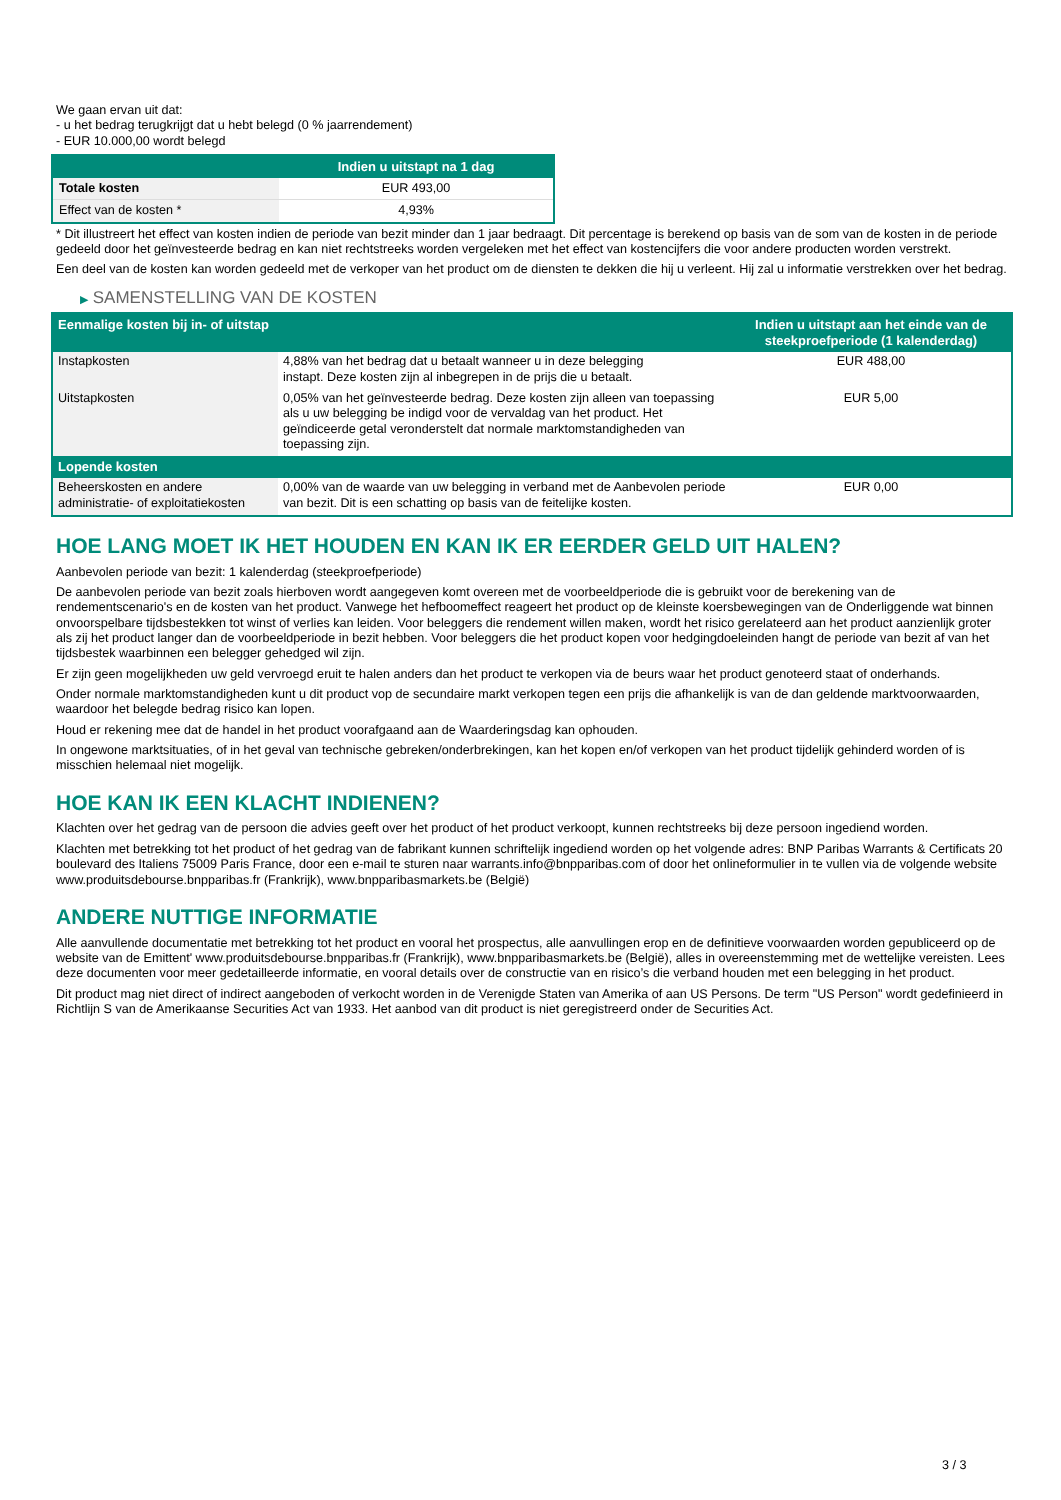We gaan ervan uit dat:
- u het bedrag terugkrijgt dat u hebt belegd (0 % jaarrendement)
- EUR 10.000,00 wordt belegd
| | Indien u uitstapt na 1 dag |
| --- | --- |
| Totale kosten | EUR 493,00 |
| Effect van de kosten * | 4,93% |
* Dit illustreert het effect van kosten indien de periode van bezit minder dan 1 jaar bedraagt. Dit percentage is berekend op basis van de som van de kosten in de periode gedeeld door het geïnvesteerde bedrag en kan niet rechtstreeks worden vergeleken met het effect van kostencijfers die voor andere producten worden verstrekt.
Een deel van de kosten kan worden gedeeld met de verkoper van het product om de diensten te dekken die hij u verleent. Hij zal u informatie verstrekken over het bedrag.
▶ SAMENSTELLING VAN DE KOSTEN
| Eenmalige kosten bij in- of uitstap | | Indien u uitstapt aan het einde van de steekproefperiode (1 kalenderdag) |
| --- | --- | --- |
| Instapkosten | 4,88% van het bedrag dat u betaalt wanneer u in deze belegging instapt. Deze kosten zijn al inbegrepen in de prijs die u betaalt. | EUR 488,00 |
| Uitstapkosten | 0,05% van het geïnvesteerde bedrag. Deze kosten zijn alleen van toepassing als u uw belegging be indigd voor de vervaldag van het product. Het geïndiceerde getal veronderstelt dat normale marktomstandigheden van toepassing zijn. | EUR 5,00 |
| Lopende kosten | | |
| Beheerskosten en andere administratie- of exploitatiekosten | 0,00% van de waarde van uw belegging in verband met de Aanbevolen periode van bezit. Dit is een schatting op basis van de feitelijke kosten. | EUR 0,00 |
HOE LANG MOET IK HET HOUDEN EN KAN IK ER EERDER GELD UIT HALEN?
Aanbevolen periode van bezit: 1 kalenderdag (steekproefperiode)
De aanbevolen periode van bezit zoals hierboven wordt aangegeven komt overeen met de voorbeeldperiode die is gebruikt voor de berekening van de rendementscenario's en de kosten van het product. Vanwege het hefboomeffect reageert het product op de kleinste koersbewegingen van de Onderliggende wat binnen onvoorspelbare tijdsbestekken tot winst of verlies kan leiden. Voor beleggers die rendement willen maken, wordt het risico gerelateerd aan het product aanzienlijk groter als zij het product langer dan de voorbeeldperiode in bezit hebben. Voor beleggers die het product kopen voor hedgingdoeleinden hangt de periode van bezit af van het tijdsbestek waarbinnen een belegger gehedged wil zijn.
Er zijn geen mogelijkheden uw geld vervroegd eruit te halen anders dan het product te verkopen via de beurs waar het product genoteerd staat of onderhands.
Onder normale marktomstandigheden kunt u dit product vop de secundaire markt verkopen tegen een prijs die afhankelijk is van de dan geldende marktvoorwaarden, waardoor het belegde bedrag risico kan lopen.
Houd er rekening mee dat de handel in het product voorafgaand aan de Waarderingsdag kan ophouden.
In ongewone marktsituaties, of in het geval van technische gebreken/onderbrekingen, kan het kopen en/of verkopen van het product tijdelijk gehinderd worden of is misschien helemaal niet mogelijk.
HOE KAN IK EEN KLACHT INDIENEN?
Klachten over het gedrag van de persoon die advies geeft over het product of het product verkoopt, kunnen rechtstreeks bij deze persoon ingediend worden.
Klachten met betrekking tot het product of het gedrag van de fabrikant kunnen schriftelijk ingediend worden op het volgende adres: BNP Paribas Warrants & Certificats 20 boulevard des Italiens 75009 Paris France, door een e-mail te sturen naar warrants.info@bnpparibas.com of door het onlineformulier in te vullen via de volgende website www.produitsdebourse.bnpparibas.fr (Frankrijk), www.bnpparibasmarkets.be (België)
ANDERE NUTTIGE INFORMATIE
Alle aanvullende documentatie met betrekking tot het product en vooral het prospectus, alle aanvullingen erop en de definitieve voorwaarden worden gepubliceerd op de website van de Emittent' www.produitsdebourse.bnpparibas.fr (Frankrijk), www.bnpparibasmarkets.be (België), alles in overeenstemming met de wettelijke vereisten. Lees deze documenten voor meer gedetailleerde informatie, en vooral details over de constructie van en risico’s die verband houden met een belegging in het product.
Dit product mag niet direct of indirect aangeboden of verkocht worden in de Verenigde Staten van Amerika of aan US Persons. De term "US Person" wordt gedefinieerd in Richtlijn S van de Amerikaanse Securities Act van 1933. Het aanbod van dit product is niet geregistreerd onder de Securities Act.
3 / 3